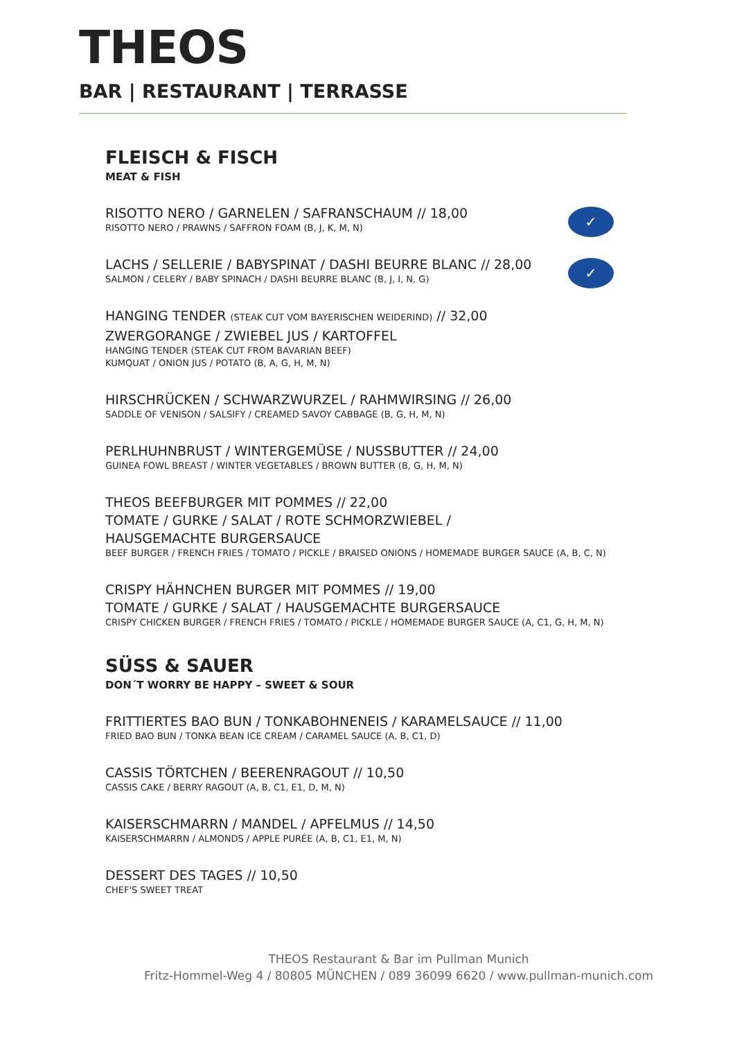THEOS
BAR | RESTAURANT | TERRASSE
FLEISCH & FISCH
MEAT & FISH
RISOTTO NERO / GARNELEN / SAFRANSCHAUM // 18,00
RISOTTO NERO / PRAWNS / SAFFRON FOAM (B, J, K, M, N)
✓
LACHS / SELLERIE / BABYSPINAT / DASHI BEURRE BLANC // 28,00
SALMON / CELERY / BABY SPINACH / DASHI BEURRE BLANC (B, J, I, N, G)
✓
HANGING TENDER (STEAK CUT VOM BAYERISCHEN WEIDERIND) // 32,00
ZWERGORANGE / ZWIEBEL JUS / KARTOFFEL
HANGING TENDER (STEAK CUT FROM BAVARIAN BEEF)
KUMQUAT / ONION JUS / POTATO (B, A, G, H, M, N)
HIRSCHRÜCKEN / SCHWARZWURZEL / RAHMWIRSING // 26,00
SADDLE OF VENISON / SALSIFY / CREAMED SAVOY CABBAGE (B, G, H, M, N)
PERLHUHNBRUST / WINTERGEMÜSE / NUSSBUTTER // 24,00
GUINEA FOWL BREAST / WINTER VEGETABLES / BROWN BUTTER (B, G, H, M, N)
THEOS BEEFBURGER MIT POMMES // 22,00
TOMATE / GURKE / SALAT / ROTE SCHMORZWIEBEL /
HAUSGEMACHTE BURGERSAUCE
BEEF BURGER / FRENCH FRIES / TOMATO / PICKLE / BRAISED ONIONS / HOMEMADE BURGER SAUCE (A, B, C, N)
CRISPY HÄHNCHEN BURGER MIT POMMES // 19,00
TOMATE / GURKE / SALAT / HAUSGEMACHTE BURGERSAUCE
CRISPY CHICKEN BURGER / FRENCH FRIES / TOMATO / PICKLE / HOMEMADE BURGER SAUCE (A, C1, G, H, M, N)
SÜSS & SAUER
DON´T WORRY BE HAPPY – SWEET & SOUR
FRITTIERTES BAO BUN / TONKABOHNENEIS / KARAMELSAUCE // 11,00
FRIED BAO BUN / TONKA BEAN ICE CREAM / CARAMEL SAUCE (A, B, C1, D)
CASSIS TÖRTCHEN / BEERENRAGOUT // 10,50
CASSIS CAKE / BERRY RAGOUT (A, B, C1, E1, D, M, N)
KAISERSCHMARRN / MANDEL / APFELMUS // 14,50
KAISERSCHMARRN / ALMONDS / APPLE PURÉE (A, B, C1, E1, M, N)
DESSERT DES TAGES // 10,50
CHEF'S SWEET TREAT
THEOS Restaurant & Bar im Pullman Munich
Fritz-Hommel-Weg 4 / 80805 MÜNCHEN / 089 36099 6620 / www.pullman-munich.com